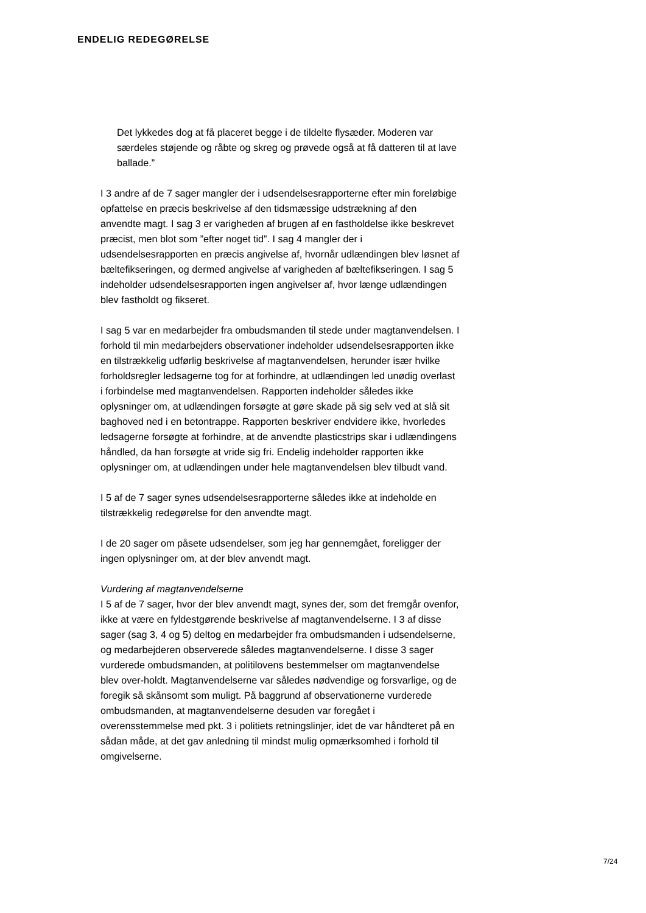ENDELIG REDEGØRELSE
Det lykkedes dog at få placeret begge i de tildelte flysæder. Moderen var særdeles støjende og råbte og skreg og prøvede også at få datteren til at lave ballade.”
I 3 andre af de 7 sager mangler der i udsendelsesrapporterne efter min foreløbige opfattelse en præcis beskrivelse af den tidsmæssige udstrækning af den anvendte magt. I sag 3 er varigheden af brugen af en fastholdelse ikke beskrevet præcist, men blot som ”efter noget tid”. I sag 4 mangler der i udsendelsesrapporten en præcis angivelse af, hvornår udlændingen blev løsnet af bæltefikseringen, og dermed angivelse af varigheden af bæltefikseringen. I sag 5 indeholder udsendelsesrapporten ingen angivelser af, hvor længe udlændingen blev fastholdt og fikseret.
I sag 5 var en medarbejder fra ombudsmanden til stede under magtanvendelsen. I forhold til min medarbejders observationer indeholder udsendelsesrapporten ikke en tilstrækkelig udførlig beskrivelse af magtanvendelsen, herunder især hvilke forholdsregler ledsagerne tog for at forhindre, at udlændingen led unødig overlast i forbindelse med magtanvendelsen. Rapporten indeholder således ikke oplysninger om, at udlændingen forsøgte at gøre skade på sig selv ved at slå sit baghoved ned i en betontrappe. Rapporten beskriver endvidere ikke, hvorledes ledsagerne forsøgte at forhindre, at de anvendte plasticstrips skar i udlændingens håndled, da han forsøgte at vride sig fri. Endelig indeholder rapporten ikke oplysninger om, at udlændingen under hele magtanvendelsen blev tilbudt vand.
I 5 af de 7 sager synes udsendelsesrapporterne således ikke at indeholde en tilstrækkelig redegørelse for den anvendte magt.
I de 20 sager om påsete udsendelser, som jeg har gennemgået, foreligger der ingen oplysninger om, at der blev anvendt magt.
Vurdering af magtanvendelserne
I 5 af de 7 sager, hvor der blev anvendt magt, synes der, som det fremgår ovenfor, ikke at være en fyldestgørende beskrivelse af magtanvendelserne. I 3 af disse sager (sag 3, 4 og 5) deltog en medarbejder fra ombudsmanden i udsendelserne, og medarbejderen observerede således magtanvendelserne. I disse 3 sager vurderede ombudsmanden, at politilovens bestemmelser om magtanvendelse blev over-holdt. Magtanvendelserne var således nødvendige og forsvarlige, og de foregik så skånsomt som muligt. På baggrund af observationerne vurderede ombudsmanden, at magtanvendelserne desuden var foregået i overensstemmelse med pkt. 3 i politiets retningslinjer, idet de var håndteret på en sådan måde, at det gav anledning til mindst mulig opmærksomhed i forhold til omgivelserne.
7/24